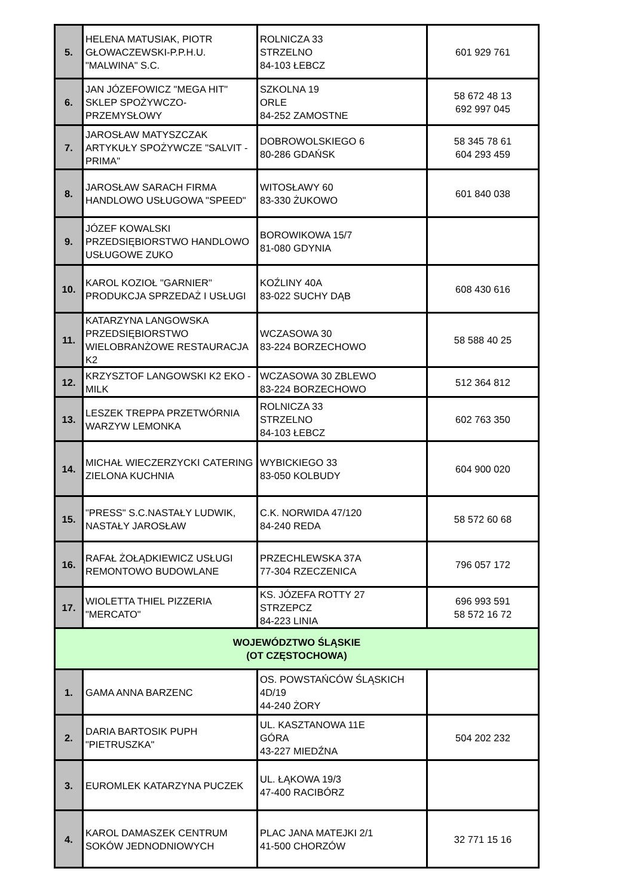| 5. | HELENA MATUSIAK, PIOTR GŁOWACZEWSKI-P.P.H.U. "MALWINA" S.C. | ROLNICZA 33 STRZELNO 84-103 ŁEBCZ | 601 929 761 |
| 6. | JAN JÓZEFOWICZ "MEGA HIT" SKLEP SPOŻYWCZO-PRZEMYSŁOWY | SZKOLNA 19 ORLE 84-252 ZAMOSTNE | 58 672 48 13 692 997 045 |
| 7. | JAROSŁAW MATYSZCZAK ARTYKUŁY SPOŻYWCZE "SALVIT - PRIMA" | DOBROWOLSKIEGO 6 80-286 GDAŃSK | 58 345 78 61 604 293 459 |
| 8. | JAROSŁAW SARACH FIRMA HANDLOWO USŁUGOWA "SPEED" | WITOSŁAWY 60 83-330 ŻUKOWO | 601 840 038 |
| 9. | JÓZEF KOWALSKI PRZEDSIĘBIORSTWO HANDLOWO USŁUGOWE ZUKO | BOROWIKOWA 15/7 81-080 GDYNIA | |
| 10. | KAROL KOZIOŁ "GARNIER" PRODUKCJA SPRZEDAŻ I USŁUGI | KOŹLINY 40A 83-022 SUCHY DĄB | 608 430 616 |
| 11. | KATARZYNA LANGOWSKA PRZEDSIĘBIORSTWO WIELOBRANŻOWE RESTAURACJA K2 | WCZASOWA 30 83-224 BORZECHOWO | 58 588 40 25 |
| 12. | KRZYSZTOF LANGOWSKI K2 EKO - MILK | WCZASOWA 30 ZBLEWO 83-224 BORZECHOWO | 512 364 812 |
| 13. | LESZEK TREPPA PRZETWÓRNIA WARZYW LEMONKA | ROLNICZA 33 STRZELNO 84-103 ŁEBCZ | 602 763 350 |
| 14. | MICHAŁ WIECZERZYCKI CATERING ZIELONA KUCHNIA | WYBICKIEGO 33 83-050 KOLBUDY | 604 900 020 |
| 15. | "PRESS" S.C.NASTAŁY LUDWIK, NASTAŁY JAROSŁAW | C.K. NORWIDA 47/120 84-240 REDA | 58 572 60 68 |
| 16. | RAFAŁ ŻOŁĄDKIEWICZ USŁUGI REMONTOWO BUDOWLANE | PRZECHLEWSKA 37A 77-304 RZECZENICA | 796 057 172 |
| 17. | WIOLETTA THIEL PIZZERIA "MERCATO" | KS. JÓZEFA ROTTY 27 STRZEPCZ 84-223 LINIA | 696 993 591 58 572 16 72 |
| WOJEWÓDZTWO ŚLĄSKIE (OT CZĘSTOCHOWA) | | | |
| 1. | GAMA ANNA BARZENC | OS. POWSTAŃCÓW ŚLĄSKICH 4D/19 44-240 ŻORY | |
| 2. | DARIA BARTOSIK PUPH "PIETRUSZKA" | UL. KASZTANOWA 11E GÓRA 43-227 MIEDŹNA | 504 202 232 |
| 3. | EUROMLEK KATARZYNA PUCZEK | UL. ŁĄKOWA 19/3 47-400 RACIBÓRZ | |
| 4. | KAROL DAMASZEK CENTRUM SOKÓW JEDNODNIOWYCH | PLAC JANA MATEJKI 2/1 41-500 CHORZÓW | 32 771 15 16 |